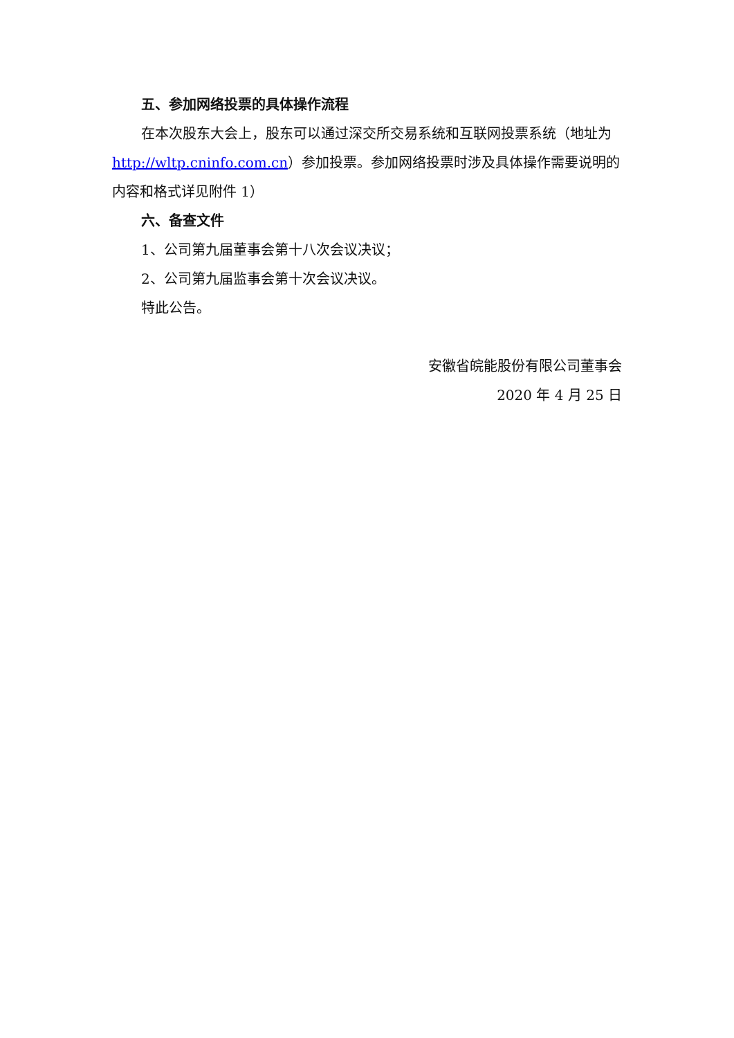五、参加网络投票的具体操作流程
在本次股东大会上，股东可以通过深交所交易系统和互联网投票系统（地址为 http://wltp.cninfo.com.cn）参加投票。参加网络投票时涉及具体操作需要说明的内容和格式详见附件 1）
六、备查文件
1、公司第九届董事会第十八次会议决议；
2、公司第九届监事会第十次会议决议。
特此公告。
安徽省皖能股份有限公司董事会
2020 年 4 月 25 日